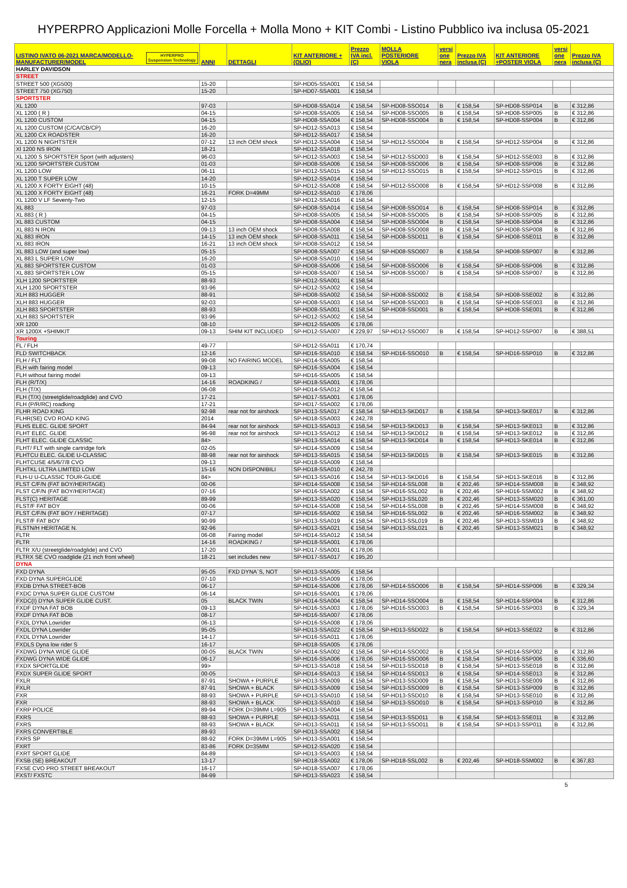HYPERPRO Applicazioni Molle Forcella + Molla Mono + KIT Combi - Listino Pubblico iva inclusa 05-2021
| HYPERPRO Suspension Technology LISTINO IVATO 06-2021 MARCA/MODELLO-MANUFACTURER/MODEL | ANNI | DETTAGLI | KIT ANTERIORE + (OLIO) | Prezzo IVA incl. (C) | MOLLA POSTERIORE VIOLA | versi one nera | Prezzo IVA inclusa (C) | KIT ANTERIORE +POSTER VIOLA | versi one nera | Prezzo IVA inclusa (C) |
| --- | --- | --- | --- | --- | --- | --- | --- | --- | --- | --- |
| HARLEY DAVIDSON | | | | | | | | | | |
| STREET | | | | | | | | | | |
| STREET 500 (XG500) | 15-20 | | SP-HD05-SSA001 | € 158,54 | | | | | | |
| STREET 750 (XG750) | 15-20 | | SP-HD07-SSA001 | € 158,54 | | | | | | |
| SPORTSTER | | | | | | | | | | |
| XL 1200 | 97-03 | | SP-HD08-SSA014 | € 158,54 | SP-HD08-SSO014 | B | € 158,54 | SP-HD08-SSP014 | B | € 312,86 |
| XL 1200 ( R ) | 04-15 | | SP-HD08-SSA005 | € 158,54 | SP-HD08-SSO005 | B | € 158,54 | SP-HD08-SSP005 | B | € 312,86 |
| XL 1200 CUSTOM | 04-15 | | SP-HD08-SSA004 | € 158,54 | SP-HD08-SSO004 | B | € 158,54 | SP-HD08-SSP004 | B | € 312,86 |
| XL 1200 CUSTOM (C/CA/CB/CP) | 16-20 | | SP-HD12-SSA013 | € 158,54 | | | | | | |
| XL 1200 CX ROADSTER | 16-20 | | SP-HD12-SSA017 | € 158,54 | | | | | | |
| XL 1200 N NIGHTSTER | 07-12 | 13 inch OEM shock | SP-HD12-SSA004 | € 158,54 | SP-HD12-SSO004 | B | € 158,54 | SP-HD12-SSP004 | B | € 312,86 |
| Xl 1200 NS IRON | 18-21 | | SP-HD12-SSA018 | € 158,54 | | | | | | |
| XL 1200 S SPORTSTER Sport (with adjusters) | 96-03 | | SP-HD12-SSA003 | € 158,54 | SP-HD12-SSD003 | B | € 158,54 | SP-HD12-SSE003 | B | € 312,86 |
| XL 1200 SPORTSTER CUSTOM | 01-03 | | SP-HD08-SSA006 | € 158,54 | SP-HD08-SSO006 | B | € 158,54 | SP-HD08-SSP006 | B | € 312,86 |
| XL 1200 LOW | 06-11 | | SP-HD12-SSA015 | € 158,54 | SP-HD12-SSO015 | B | € 158,54 | SP-HD12-SSP015 | B | € 312,86 |
| XL 1200 T SUPER LOW | 14-20 | | SP-HD12-SSA014 | € 158,54 | | | | | | |
| XL 1200 X FORTY EIGHT (48) | 10-15 | | SP-HD12-SSA008 | € 158,54 | SP-HD12-SSO008 | B | € 158,54 | SP-HD12-SSP008 | B | € 312,86 |
| XL 1200 X FORTY EIGHT (48) | 16-21 | FORK D=49MM | SP-HD12-SSA010 | € 178,06 | | | | | | |
| XL 1200 V LF Seventy-Two | 12-15 | | SP-HD12-SSA016 | € 158,54 | | | | | | |
| XL 883 | 97-03 | | SP-HD08-SSA014 | € 158,54 | SP-HD08-SSO014 | B | € 158,54 | SP-HD08-SSP014 | B | € 312,86 |
| XL 883 ( R ) | 04-15 | | SP-HD08-SSA005 | € 158,54 | SP-HD08-SSO005 | B | € 158,54 | SP-HD08-SSP005 | B | € 312,86 |
| XL 883 CUSTOM | 04-15 | | SP-HD08-SSA004 | € 158,54 | SP-HD08-SSO004 | B | € 158,54 | SP-HD08-SSP004 | B | € 312,86 |
| XL 883 N IRON | 09-13 | 13 inch OEM shock | SP-HD08-SSA008 | € 158,54 | SP-HD08-SSO008 | B | € 158,54 | SP-HD08-SSP008 | B | € 312,86 |
| XL 883 IRON | 14-15 | 13 inch OEM shock | SP-HD08-SSA011 | € 158,54 | SP-HD08-SSD011 | B | € 158,54 | SP-HD08-SSE011 | B | € 312,86 |
| XL 883 IRON | 16-21 | 13 inch OEM shock | SP-HD08-SSA012 | € 158,54 | | | | | | |
| XL 883 LOW (and super low) | 05-15 | | SP-HD08-SSA007 | € 158,54 | SP-HD08-SSO007 | B | € 158,54 | SP-HD08-SSP007 | B | € 312,86 |
| XL 883 L SUPER LOW | 16-20 | | SP-HD08-SSA010 | € 158,54 | | | | | | |
| XL 883 SPORTSTER CUSTOM | 01-03 | | SP-HD08-SSA006 | € 158,54 | SP-HD08-SSO006 | B | € 158,54 | SP-HD08-SSP006 | B | € 312,86 |
| XL 883 SPORTSTER LOW | 05-15 | | SP-HD08-SSA007 | € 158,54 | SP-HD08-SSO007 | B | € 158,54 | SP-HD08-SSP007 | B | € 312,86 |
| XLH 1200 SPORTSTER | 88-93 | | SP-HD12-SSA001 | € 158,54 | | | | | | |
| XLH 1200 SPORTSTER | 93-96 | | SP-HD12-SSA002 | € 158,54 | | | | | | |
| XLH 883 HUGGER | 88-91 | | SP-HD08-SSA002 | € 158,54 | SP-HD08-SSD002 | B | € 158,54 | SP-HD08-SSE002 | B | € 312,86 |
| XLH 883 HUGGER | 92-03 | | SP-HD08-SSA003 | € 158,54 | SP-HD08-SSD003 | B | € 158,54 | SP-HD08-SSE003 | B | € 312,86 |
| XLH 883 SPORTSTER | 88-93 | | SP-HD08-SSA001 | € 158,54 | SP-HD08-SSD001 | B | € 158,54 | SP-HD08-SSE001 | B | € 312,86 |
| XLH 883 SPORTSTER | 93-96 | | SP-HD12-SSA002 | € 158,54 | | | | | | |
| XR 1200 | 08-10 | | SP-HD12-SSA005 | € 178,06 | | | | | | |
| XR 1200X +SHIMKIT | 09-13 | SHIM KIT INCLUDED | SP-HD12-SSA007 | € 229,97 | SP-HD12-SSO007 | B | € 158,54 | SP-HD12-SSP007 | B | € 388,51 |
| Touring | | | | | | | | | | |
| FL / FLH | 49-77 | | SP-HD12-SSA011 | € 170,74 | | | | | | |
| FLD SWITCHBACK | 12-16 | | SP-HD16-SSA010 | € 158,54 | SP-HD16-SSO010 | B | € 158,54 | SP-HD16-SSP010 | B | € 312,86 |
| FLH / FLT | 99-08 | NO FAIRING MODEL | SP-HD14-SSA005 | € 158,54 | | | | | | |
| FLH with fairing model | 09-13 | | SP-HD16-SSA004 | € 158,54 | | | | | | |
| FLH without fairing model | 09-13 | | SP-HD16-SSA005 | € 158,54 | | | | | | |
| FLH (R/T/X) | 14-16 | ROADKING / | SP-HD18-SSA001 | € 178,06 | | | | | | |
| FLH (T/X) | 06-08 | | SP-HD14-SSA012 | € 158,54 | | | | | | |
| FLH (T/X) (streetglide/roadglide) and CVO | 17-21 | | SP-HD17-SSA001 | € 178,06 | | | | | | |
| FLH (P/R/RC) roadking | 17-21 | | SP-HD17-SSA002 | € 178,06 | | | | | | |
| FLHR ROAD KING | 92-98 | rear not for airshock | SP-HD13-SSA017 | € 158,54 | SP-HD13-SKD017 | B | € 158,54 | SP-HD13-SKE017 | B | € 312,86 |
| FLHR(SE) CVO ROAD KING | 2014 | | SP-HD18-SSA003 | € 242,78 | | | | | | |
| FLHS ELEC. GLIDE SPORT | 84-94 | rear not for airshock | SP-HD13-SSA013 | € 158,54 | SP-HD13-SKD013 | B | € 158,54 | SP-HD13-SKE013 | B | € 312,86 |
| FLHT ELEC. GLIDE | 96-98 | rear not for airshock | SP-HD13-SSA012 | € 158,54 | SP-HD13-SKD012 | B | € 158,54 | SP-HD13-SKE012 | B | € 312,86 |
| FLHT ELEC. GLIDE CLASSIC | 84> | | SP-HD13-SSA014 | € 158,54 | SP-HD13-SKD014 | B | € 158,54 | SP-HD13-SKE014 | B | € 312,86 |
| FLHT/ FLT with single cartridge fork | 02-05 | | SP-HD14-SSA009 | € 158,54 | | | | | | |
| FLHTCU ELEC. GLIDE U-CLASSIC | 88-98 | rear not for airshock | SP-HD13-SSA015 | € 158,54 | SP-HD13-SKD015 | B | € 158,54 | SP-HD13-SKE015 | B | € 312,86 |
| FLHTCUSE 4/5/6/7/8 CVO | 09-13 | | SP-HD18-SSA009 | € 158,54 | | | | | | |
| FLHTKL ULTRA LIMITED LOW | 15-16 | NON DISPONIBILI | SP-HD18-SSA010 | € 242,78 | | | | | | |
| FLH-U U-CLASSIC TOUR-GLIDE | 84> | | SP-HD13-SSA016 | € 158,54 | SP-HD13-SKD016 | B | € 158,54 | SP-HD13-SKE016 | B | € 312,86 |
| FLST C/F/N (FAT BOY/HERITAGE) | 00-06 | | SP-HD14-SSA008 | € 158,54 | SP-HD14-SSL008 | B | € 202,46 | SP-HD14-SSM008 | B | € 348,92 |
| FLST C/F/N (FAT BOY/HERITAGE) | 07-16 | | SP-HD16-SSA002 | € 158,54 | SP-HD16-SSL002 | B | € 202,46 | SP-HD16-SSM002 | B | € 348,92 |
| FLST(C) HERITAGE | 89-99 | | SP-HD13-SSA020 | € 158,54 | SP-HD13-SSL020 | B | € 202,46 | SP-HD13-SSM020 | B | € 361,00 |
| FLST/F FAT BOY | 00-06 | | SP-HD14-SSA008 | € 158,54 | SP-HD14-SSL008 | B | € 202,46 | SP-HD14-SSM008 | B | € 348,92 |
| FLST C/F/N (FAT BOY / HERITAGE) | 07-17 | | SP-HD16-SSA002 | € 158,54 | SP-HD16-SSL002 | B | € 202,46 | SP-HD16-SSM002 | B | € 348,92 |
| FLST/F FAT BOY | 90-99 | | SP-HD13-SSA019 | € 158,54 | SP-HD13-SSL019 | B | € 202,46 | SP-HD13-SSM019 | B | € 348,92 |
| FLSTN/H HERITAGE N. | 92-96 | | SP-HD13-SSA021 | € 158,54 | SP-HD13-SSL021 | B | € 202,46 | SP-HD13-SSM021 | B | € 348,92 |
| FLTR | 06-08 | Fairing model | SP-HD14-SSA012 | € 158,54 | | | | | | |
| FLTR | 14-16 | ROADKING / | SP-HD18-SSA001 | € 178,06 | | | | | | |
| FLTR X/U (streetglide/roadglide) and CVO | 17-20 | | SP-HD17-SSA001 | € 178,06 | | | | | | |
| FLTRX SE CVO roadglide (21 inch front wheel) | 18-21 | set includes new | SP-HD17-SSA017 | € 195,20 | | | | | | |
| DYNA | | | | | | | | | | |
| FXD DYNA | 95-05 | FXD DYNA`S, NOT | SP-HD13-SSA005 | € 158,54 | | | | | | |
| FXD DYNA SUPERGLIDE | 07-10 | | SP-HD16-SSA009 | € 178,06 | | | | | | |
| FXDB DYNA STREET-BOB | 06-17 | | SP-HD14-SSA006 | € 178,06 | SP-HD14-SSO006 | B | € 158,54 | SP-HD14-SSP006 | B | € 329,34 |
| FXDC DYNA SUPER GLIDE CUSTOM | 06-14 | | SP-HD16-SSA001 | € 178,06 | | | | | | |
| FXDC(I) DYNA SUPER GLIDE CUST. | 05 | BLACK TWIN | SP-HD14-SSA004 | € 158,54 | SP-HD14-SSO004 | B | € 158,54 | SP-HD14-SSP004 | B | € 312,86 |
| FXDF DYNA FAT BOB | 09-13 | | SP-HD16-SSA003 | € 178,06 | SP-HD16-SSO003 | B | € 158,54 | SP-HD16-SSP003 | B | € 329,34 |
| FXDF DYNA FAT BOB | 08-17 | | SP-HD16-SSA007 | € 178,06 | | | | | | |
| FXDL DYNA Lowrider | 06-13 | | SP-HD16-SSA008 | € 178,06 | | | | | | |
| FXDL DYNA Lowrider | 95-05 | | SP-HD13-SSA022 | € 158,54 | SP-HD13-SSD022 | B | € 158,54 | SP-HD13-SSE022 | B | € 312,86 |
| FXDL DYNA Lowrider | 14-17 | | SP-HD16-SSA011 | € 178,06 | | | | | | |
| FXDLS Dyna low rider S | 16-17 | | SP-HD18-SSA005 | € 178,06 | | | | | | |
| FXDWG DYNA WIDE GLIDE | 00-05 | BLACK TWIN | SP-HD14-SSA002 | € 158,54 | SP-HD14-SSO002 | B | € 158,54 | SP-HD14-SSP002 | B | € 312,86 |
| FXDWG DYNA WIDE GLIDE | 06-17 | | SP-HD16-SSA006 | € 178,06 | SP-HD16-SSO006 | B | € 158,54 | SP-HD16-SSP006 | B | € 336,60 |
| FXDX SPORTGLIDE | 99> | | SP-HD13-SSA018 | € 158,54 | SP-HD13-SSD018 | B | € 158,54 | SP-HD13-SSE018 | B | € 312,86 |
| FXDX SUPER GLIDE SPORT | 00-05 | | SP-HD14-SSA013 | € 158,54 | SP-HD14-SSD013 | B | € 158,54 | SP-HD14-SSE013 | B | € 312,86 |
| FXLR | 87-91 | SHOWA + PURPLE | SP-HD13-SSA009 | € 158,54 | SP-HD13-SSD009 | B | € 158,54 | SP-HD13-SSE009 | B | € 312,86 |
| FXLR | 87-91 | SHOWA + BLACK | SP-HD13-SSA009 | € 158,54 | SP-HD13-SSO009 | B | € 158,54 | SP-HD13-SSP009 | B | € 312,86 |
| FXR | 88-93 | SHOWA + PURPLE | SP-HD13-SSA010 | € 158,54 | SP-HD13-SSD010 | B | € 158,54 | SP-HD13-SSE010 | B | € 312,86 |
| FXR | 88-93 | SHOWA + BLACK | SP-HD13-SSA010 | € 158,54 | SP-HD13-SSO010 | B | € 158,54 | SP-HD13-SSP010 | B | € 312,86 |
| FXRP POLICE | 89-94 | FORK D=39MM L=905 | SP-HD13-SSA004 | € 158,54 | | | | | | |
| FXRS | 88-93 | SHOWA + PURPLE | SP-HD13-SSA011 | € 158,54 | SP-HD13-SSD011 | B | € 158,54 | SP-HD13-SSE011 | B | € 312,86 |
| FXRS | 88-93 | SHOWA + BLACK | SP-HD13-SSA011 | € 158,54 | SP-HD13-SSO011 | B | € 158,54 | SP-HD13-SSP011 | B | € 312,86 |
| FXRS CONVERTIBLE | 89-93 | | SP-HD13-SSA002 | € 158,54 | | | | | | |
| FXRS SP | 88-92 | FORK D=39MM L=905 | SP-HD13-SSA001 | € 158,54 | | | | | | |
| FXRT | 83-86 | FORK D=35MM | SP-HD12-SSA020 | € 158,54 | | | | | | |
| FXRT SPORT GLIDE | 84-89 | | SP-HD13-SSA003 | € 158,54 | | | | | | |
| FXSB (SE) BREAKOUT | 13-17 | | SP-HD18-SSA002 | € 178,06 | SP-HD18-SSL002 | B | € 202,46 | SP-HD18-SSM002 | B | € 367,83 |
| FXSE CVO PRO STREET BREAKOUT | 16-17 | | SP-HD18-SSA007 | € 178,06 | | | | | | |
| FXST/ FXSTC | 84-99 | | SP-HD13-SSA023 | € 158,54 | | | | | | |
5